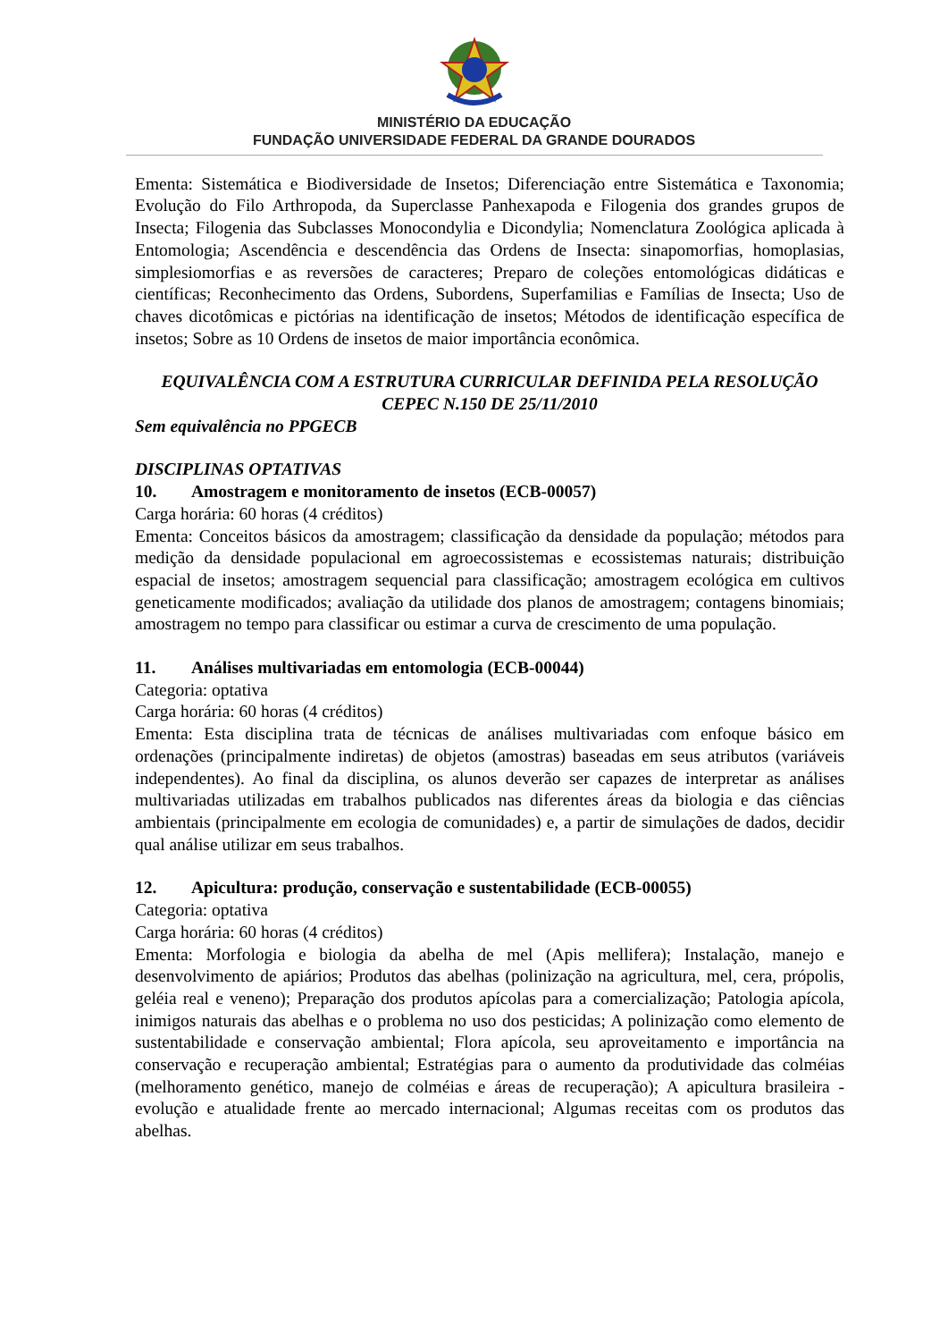MINISTÉRIO DA EDUCAÇÃO
FUNDAÇÃO UNIVERSIDADE FEDERAL DA GRANDE DOURADOS
Ementa: Sistemática e Biodiversidade de Insetos; Diferenciação entre Sistemática e Taxonomia; Evolução do Filo Arthropoda, da Superclasse Panhexapoda e Filogenia dos grandes grupos de Insecta; Filogenia das Subclasses Monocondylia e Dicondylia; Nomenclatura Zoológica aplicada à Entomologia; Ascendência e descendência das Ordens de Insecta: sinapomorfias, homoplasias, simplesiomorfias e as reversões de caracteres; Preparo de coleções entomológicas didáticas e científicas; Reconhecimento das Ordens, Subordens, Superfamilias e Famílias de Insecta; Uso de chaves dicotômicas e pictórias na identificação de insetos; Métodos de identificação específica de insetos; Sobre as 10 Ordens de insetos de maior importância econômica.
EQUIVALÊNCIA COM A ESTRUTURA CURRICULAR DEFINIDA PELA RESOLUÇÃO CEPEC N.150 DE 25/11/2010
Sem equivalência no PPGECB
DISCIPLINAS OPTATIVAS
10. Amostragem e monitoramento de insetos (ECB-00057)
Carga horária: 60 horas (4 créditos)
Ementa: Conceitos básicos da amostragem; classificação da densidade da população; métodos para medição da densidade populacional em agroecossistemas e ecossistemas naturais; distribuição espacial de insetos; amostragem sequencial para classificação; amostragem ecológica em cultivos geneticamente modificados; avaliação da utilidade dos planos de amostragem; contagens binomiais; amostragem no tempo para classificar ou estimar a curva de crescimento de uma população.
11. Análises multivariadas em entomologia (ECB-00044)
Categoria: optativa
Carga horária: 60 horas (4 créditos)
Ementa: Esta disciplina trata de técnicas de análises multivariadas com enfoque básico em ordenações (principalmente indiretas) de objetos (amostras) baseadas em seus atributos (variáveis independentes). Ao final da disciplina, os alunos deverão ser capazes de interpretar as análises multivariadas utilizadas em trabalhos publicados nas diferentes áreas da biologia e das ciências ambientais (principalmente em ecologia de comunidades) e, a partir de simulações de dados, decidir qual análise utilizar em seus trabalhos.
12. Apicultura: produção, conservação e sustentabilidade (ECB-00055)
Categoria: optativa
Carga horária: 60 horas (4 créditos)
Ementa: Morfologia e biologia da abelha de mel (Apis mellifera); Instalação, manejo e desenvolvimento de apiários; Produtos das abelhas (polinização na agricultura, mel, cera, própolis, geléia real e veneno); Preparação dos produtos apícolas para a comercialização; Patologia apícola, inimigos naturais das abelhas e o problema no uso dos pesticidas; A polinização como elemento de sustentabilidade e conservação ambiental; Flora apícola, seu aproveitamento e importância na conservação e recuperação ambiental; Estratégias para o aumento da produtividade das colméias (melhoramento genético, manejo de colméias e áreas de recuperação); A apicultura brasileira - evolução e atualidade frente ao mercado internacional; Algumas receitas com os produtos das abelhas.